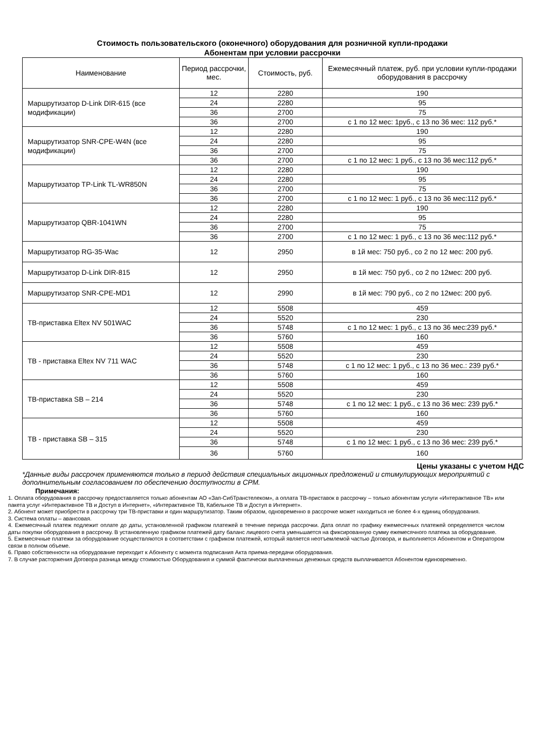Стоимость пользовательского (оконечного) оборудования для розничной купли-продажи
Абонентам при условии рассрочки
| Наименование | Период рассрочки, мес. | Стоимость, руб. | Ежемесячный платеж, руб. при условии купли-продажи оборудования в рассрочку |
| --- | --- | --- | --- |
| Маршрутизатор D-Link DIR-615 (все модификации) | 12 | 2280 | 190 |
| | 24 | 2280 | 95 |
| | 36 | 2700 | 75 |
| | 36 | 2700 | с 1 по 12 мес: 1руб., с 13 по 36 мес: 112 руб.* |
| Маршрутизатор SNR-CPE-W4N (все модификации) | 12 | 2280 | 190 |
| | 24 | 2280 | 95 |
| | 36 | 2700 | 75 |
| | 36 | 2700 | с 1 по 12 мес: 1 руб., с 13 по 36 мес:112 руб.* |
| Маршрутизатор TP-Link TL-WR850N | 12 | 2280 | 190 |
| | 24 | 2280 | 95 |
| | 36 | 2700 | 75 |
| | 36 | 2700 | с 1 по 12 мес: 1 руб., с 13 по 36 мес:112 руб.* |
| Маршрутизатор QBR-1041WN | 12 | 2280 | 190 |
| | 24 | 2280 | 95 |
| | 36 | 2700 | 75 |
| | 36 | 2700 | с 1 по 12 мес: 1 руб., с 13 по 36 мес:112 руб.* |
| Маршрутизатор RG-35-Wac | 12 | 2950 | в 1й мес: 750 руб., со 2 по 12 мес: 200 руб. |
| Маршрутизатор D-Link DIR-815 | 12 | 2950 | в 1й мес: 750 руб., со 2 по 12мес: 200 руб. |
| Маршрутизатор SNR-CPE-MD1 | 12 | 2990 | в 1й мес: 790 руб., со 2 по 12мес: 200 руб. |
| ТВ-приставка Eltex NV 501WAC | 12 | 5508 | 459 |
| | 24 | 5520 | 230 |
| | 36 | 5748 | с 1 по 12 мес: 1 руб., с 13 по 36 мес:239 руб.* |
| | 36 | 5760 | 160 |
| ТВ - приставка Eltex NV 711 WAC | 12 | 5508 | 459 |
| | 24 | 5520 | 230 |
| | 36 | 5748 | с 1 по 12 мес: 1 руб., с 13 по 36 мес.: 239 руб.* |
| | 36 | 5760 | 160 |
| ТВ-приставка SB – 214 | 12 | 5508 | 459 |
| | 24 | 5520 | 230 |
| | 36 | 5748 | с 1 по 12 мес: 1 руб., с 13 по 36 мес: 239 руб.* |
| | 36 | 5760 | 160 |
| ТВ - приставка SB – 315 | 12 | 5508 | 459 |
| | 24 | 5520 | 230 |
| | 36 | 5748 | с 1 по 12 мес: 1 руб., с 13 по 36 мес: 239 руб.* |
| | 36 | 5760 | 160 |
Цены указаны с учетом НДС
*Данные виды рассрочек применяются только в период действия специальных акционных предложений и стимулирующих мероприятий с дополнительным согласованием по обеспечению доступности в СРМ.
Примечания:
1. Оплата оборудования в рассрочку предоставляется только абонентам АО «Зап-СибТранстелеком», а оплата ТВ-приставок в рассрочку – только абонентам услуги «Интерактивное ТВ» или пакета услуг «Интерактивное ТВ и Доступ в Интернет», «Интерактивное ТВ, Кабельное ТВ и Доступ в Интернет».
2. Абонент может приобрести в рассрочку три ТВ-приставки и один маршрутизатор. Таким образом, одновременно в рассрочке может находиться не более 4-х единиц оборудования.
3. Система оплаты – авансовая.
4. Ежемесячный платеж подлежит оплате до даты, установленной графиком платежей в течение периода рассрочки. Дата оплат по графику ежемесячных платежей определяется числом даты покупки оборудования в рассрочку. В установленную графиком платежей дату баланс лицевого счета уменьшается на фиксированную сумму ежемесячного платежа за оборудование.
5. Ежемесячные платежи за оборудование осуществляются в соответствии с графиком платежей, который является неотъемлемой частью Договора, и выполняется Абонентом и Оператором связи в полном объеме.
6. Право собственности на оборудование переходит к Абоненту с момента подписания Акта приема-передачи оборудования.
7. В случае расторжения Договора разница между стоимостью Оборудования и суммой фактически выплаченных денежных средств выплачивается Абонентом единовременно.